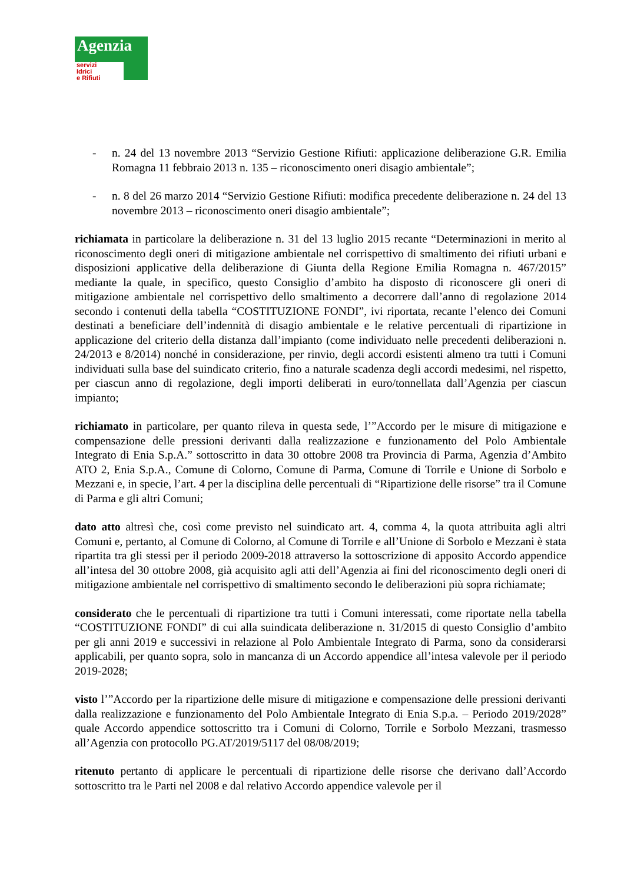Agenzia
servizi
Idrici
e Rifiuti
- n. 24 del 13 novembre 2013 “Servizio Gestione Rifiuti: applicazione deliberazione G.R. Emilia Romagna 11 febbraio 2013 n. 135 – riconoscimento oneri disagio ambientale”;
- n. 8 del 26 marzo 2014 “Servizio Gestione Rifiuti: modifica precedente deliberazione n. 24 del 13 novembre 2013 – riconoscimento oneri disagio ambientale”;
richiamata in particolare la deliberazione n. 31 del 13 luglio 2015 recante “Determinazioni in merito al riconoscimento degli oneri di mitigazione ambientale nel corrispettivo di smaltimento dei rifiuti urbani e disposizioni applicative della deliberazione di Giunta della Regione Emilia Romagna n. 467/2015” mediante la quale, in specifico, questo Consiglio d’ambito ha disposto di riconoscere gli oneri di mitigazione ambientale nel corrispettivo dello smaltimento a decorrere dall’anno di regolazione 2014 secondo i contenuti della tabella “COSTITUZIONE FONDI”, ivi riportata, recante l’elenco dei Comuni destinati a beneficiare dell’indennità di disagio ambientale e le relative percentuali di ripartizione in applicazione del criterio della distanza dall’impianto (come individuato nelle precedenti deliberazioni n. 24/2013 e 8/2014) nonché in considerazione, per rinvio, degli accordi esistenti almeno tra tutti i Comuni individuati sulla base del suindicato criterio, fino a naturale scadenza degli accordi medesimi, nel rispetto, per ciascun anno di regolazione, degli importi deliberati in euro/tonnellata dall’Agenzia per ciascun impianto;
richiamato in particolare, per quanto rileva in questa sede, l’”Accordo per le misure di mitigazione e compensazione delle pressioni derivanti dalla realizzazione e funzionamento del Polo Ambientale Integrato di Enia S.p.A.” sottoscritto in data 30 ottobre 2008 tra Provincia di Parma, Agenzia d’Ambito ATO 2, Enia S.p.A., Comune di Colorno, Comune di Parma, Comune di Torrile e Unione di Sorbolo e Mezzani e, in specie, l’art. 4 per la disciplina delle percentuali di “Ripartizione delle risorse” tra il Comune di Parma e gli altri Comuni;
dato atto altresì che, così come previsto nel suindicato art. 4, comma 4, la quota attribuita agli altri Comuni e, pertanto, al Comune di Colorno, al Comune di Torrile e all’Unione di Sorbolo e Mezzani è stata ripartita tra gli stessi per il periodo 2009-2018 attraverso la sottoscrizione di apposito Accordo appendice all’intesa del 30 ottobre 2008, già acquisito agli atti dell’Agenzia ai fini del riconoscimento degli oneri di mitigazione ambientale nel corrispettivo di smaltimento secondo le deliberazioni più sopra richiamate;
considerato che le percentuali di ripartizione tra tutti i Comuni interessati, come riportate nella tabella “COSTITUZIONE FONDI” di cui alla suindicata deliberazione n. 31/2015 di questo Consiglio d’ambito per gli anni 2019 e successivi in relazione al Polo Ambientale Integrato di Parma, sono da considerarsi applicabili, per quanto sopra, solo in mancanza di un Accordo appendice all’intesa valevole per il periodo 2019-2028;
visto l’”Accordo per la ripartizione delle misure di mitigazione e compensazione delle pressioni derivanti dalla realizzazione e funzionamento del Polo Ambientale Integrato di Enia S.p.a. – Periodo 2019/2028” quale Accordo appendice sottoscritto tra i Comuni di Colorno, Torrile e Sorbolo Mezzani, trasmesso all’Agenzia con protocollo PG.AT/2019/5117 del 08/08/2019;
ritenuto pertanto di applicare le percentuali di ripartizione delle risorse che derivano dall’Accordo sottoscritto tra le Parti nel 2008 e dal relativo Accordo appendice valevole per il